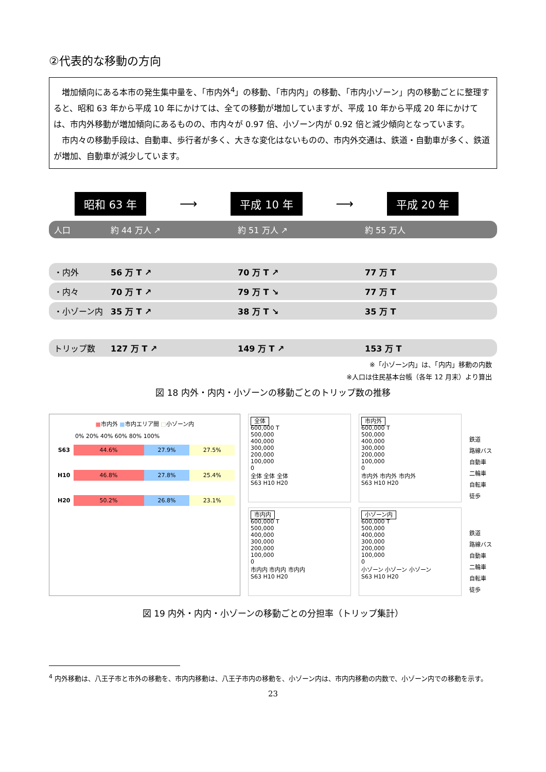②代表的な移動の方向
増加傾向にある本市の発生集中量を、「市内外<sup>4</sup>」の移動、「市内内」の移動、「市内小ゾーン」内の移動ごとに整理すると、昭和 63 年から平成 10 年にかけては、全ての移動が増加していますが、平成 10 年から平成 20 年にかけては、市内外移動が増加傾向にあるものの、市内々が 0.97 倍、小ゾーン内が 0.92 倍と減少傾向となっています。
市内々の移動手段は、自動車、歩行者が多く、大きな変化はないものの、市内外交通は、鉄道・自動車が多く、鉄道が増加、自動車が減少しています。
昭和 63 年 ⟶ 平成 10 年 ⟶ 平成 20 年
人口 約 44 万人 ↗ 約 51 万人 ↗ 約 55 万人
・内外 56 万 T ↗ 70 万 T ↗ 77 万 T
・内々 70 万 T ↗ 79 万 T ↘ 77 万 T
・小ゾーン内 35 万 T ↗ 38 万 T ↘ 35 万 T
トリップ数 127 万 T ↗ 149 万 T ↗ 153 万 T
※「小ゾーン内」は、「内内」移動の内数
※人口は住民基本台帳（各年 12 月末）より算出
図 18 内外・内内・小ゾーンの移動ごとのトリップ数の推移
■市内外 ■市内エリア間 □小ゾーン内
0% 20% 40% 60% 80% 100%
| S63 | 44.6% | 27.9% | 27.5% |
| H10 | 46.8% | 27.8% | 25.4% |
| H20 | 50.2% | 26.8% | 23.1% |
全体
600,000 T
500,000
400,000
300,000
200,000
100,000
0
全体 全体 全体
S63 H10 H20
市内外
600,000 T
500,000
400,000
300,000
200,000
100,000
0
市内外 市内外 市内外
S63 H10 H20
鉄道
路線バス
自動車
二輪車
自転車
徒歩
市内内
600,000 T
500,000
400,000
300,000
200,000
100,000
0
市内内 市内内 市内内
S63 H10 H20
小ゾーン内
600,000 T
500,000
400,000
300,000
200,000
100,000
0
小ゾーン 小ゾーン 小ゾーン
S63 H10 H20
鉄道
路線バス
自動車
二輪車
自転車
徒歩
図 19 内外・内内・小ゾーンの移動ごとの分担率（トリップ集計）
<sup>4</sup> 内外移動は、八王子市と市外の移動を、市内内移動は、八王子市内の移動を、小ゾーン内は、市内内移動の内数で、小ゾーン内での移動を示す。
23